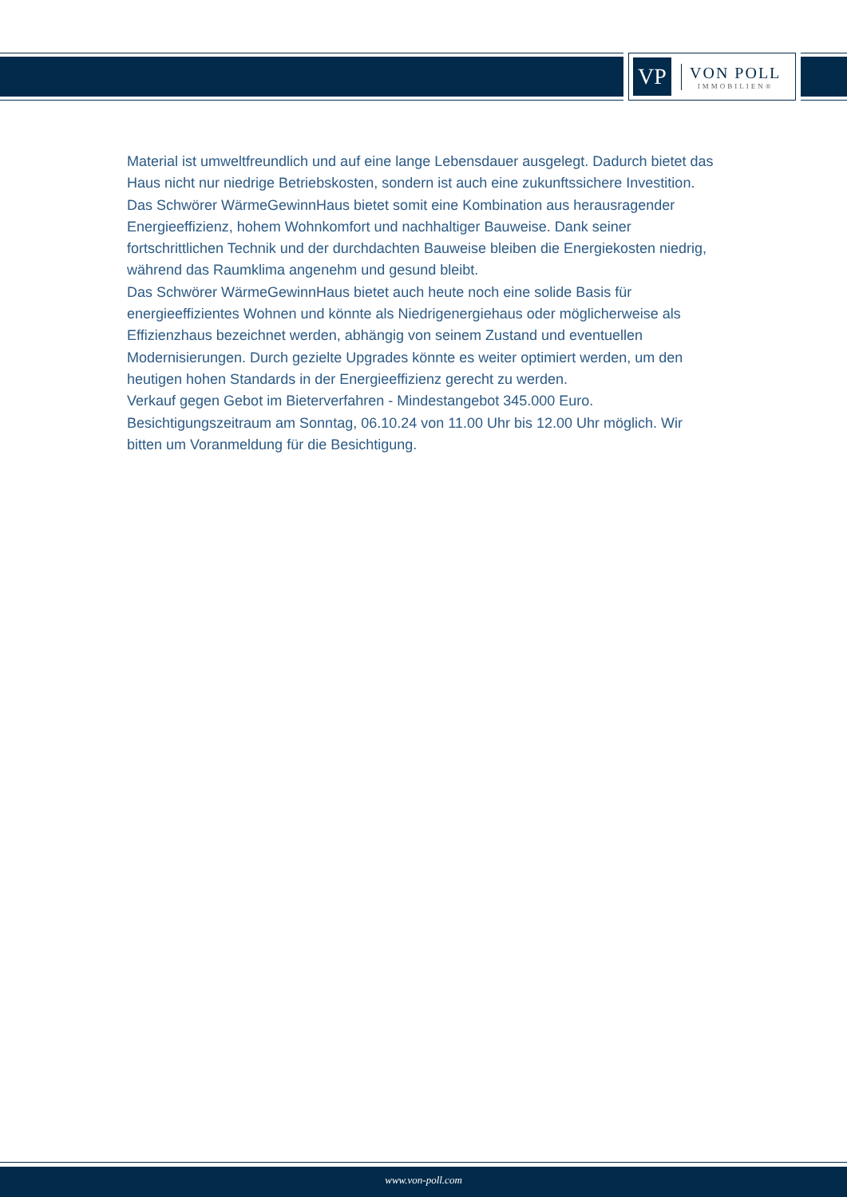VP
VON POLL
IMMOBILIEN®
Material ist umweltfreundlich und auf eine lange Lebensdauer ausgelegt. Dadurch bietet das Haus nicht nur niedrige Betriebskosten, sondern ist auch eine zukunftssichere Investition.
Das Schwörer WärmeGewinnHaus bietet somit eine Kombination aus herausragender Energieeffizienz, hohem Wohnkomfort und nachhaltiger Bauweise. Dank seiner fortschrittlichen Technik und der durchdachten Bauweise bleiben die Energiekosten niedrig, während das Raumklima angenehm und gesund bleibt.
Das Schwörer WärmeGewinnHaus bietet auch heute noch eine solide Basis für energieeffizientes Wohnen und könnte als Niedrigenergiehaus oder möglicherweise als Effizienzhaus bezeichnet werden, abhängig von seinem Zustand und eventuellen Modernisierungen. Durch gezielte Upgrades könnte es weiter optimiert werden, um den heutigen hohen Standards in der Energieeffizienz gerecht zu werden.
Verkauf gegen Gebot im Bieterverfahren - Mindestangebot 345.000 Euro.
Besichtigungszeitraum am Sonntag, 06.10.24 von 11.00 Uhr bis 12.00 Uhr möglich. Wir bitten um Voranmeldung für die Besichtigung.
www.von-poll.com